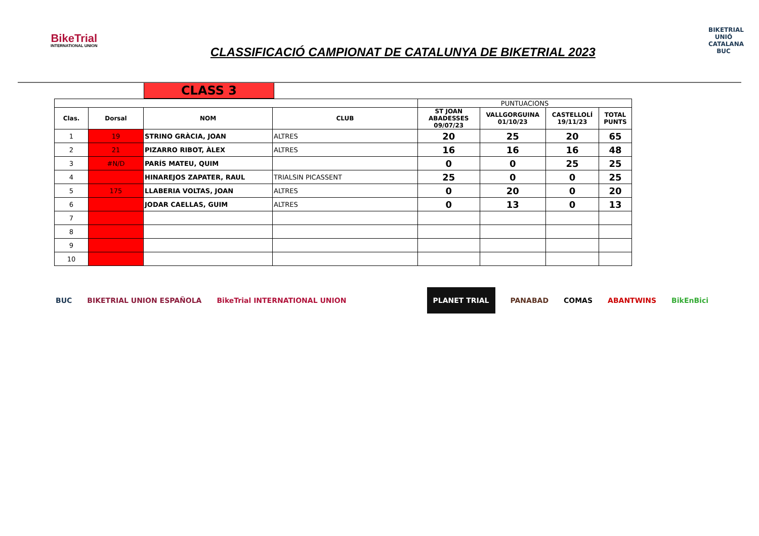BikeTrial
INTERNATIONAL UNION
CLASSIFICACIÓ CAMPIONAT DE CATALUNYA DE BIKETRIAL 2023
BIKETRIAL UNIÓ CATALANA BUC
CLASS 3
| | | | | PUNTUACIONS | | | |
| Clas. | Dorsal | NOM | CLUB | ST JOAN ABADESSES 09/07/23 | VALLGORGUINA 01/10/23 | CASTELLOLÍ 19/11/23 | TOTAL PUNTS |
| 1 | 19 | STRINO GRÀCIA, JOAN | ALTRES | 20 | 25 | 20 | 65 |
| 2 | 21 | PIZARRO RIBOT, ÀLEX | ALTRES | 16 | 16 | 16 | 48 |
| 3 | #N/D | PARÍS MATEU, QUIM | | 0 | 0 | 25 | 25 |
| 4 | | HINAREJOS ZAPATER, RAUL | TRIALSIN PICASSENT | 25 | 0 | 0 | 25 |
| 5 | 175 | LLABERIA VOLTAS, JOAN | ALTRES | 0 | 20 | 0 | 20 |
| 6 | | JODAR CAELLAS, GUIM | ALTRES | 0 | 13 | 0 | 13 |
| 7 | | | | | | | |
| 8 | | | | | | | |
| 9 | | | | | | | |
| 10 | | | | | | | |
BUC BIKETRIAL UNION ESPAÑOLA BikeTrial INTERNATIONAL UNION
PLANET TRIAL PANABAD COMAS ABANTWINS BikEnBici